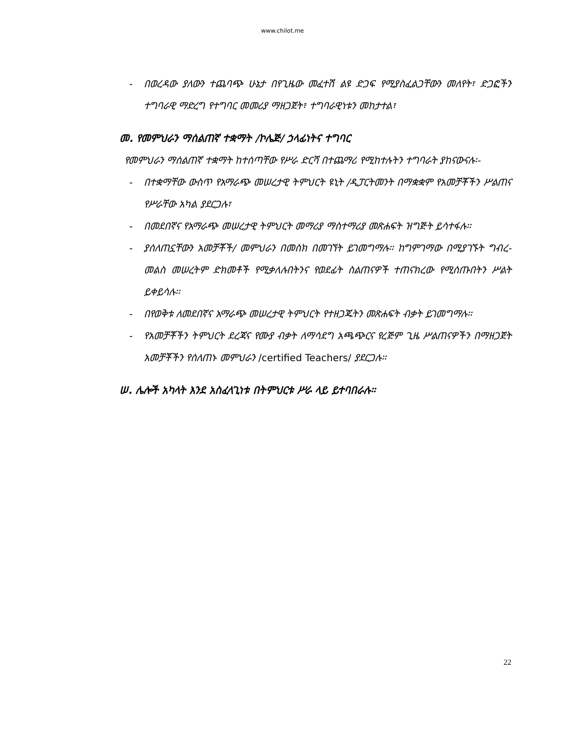www.chilot.me
- በወረዳው ያለውን ተጨባጭ ሁኔታ በየጊዜው መፈተሽ ልዩ ድጋፍ የሚያስፈልጋቸውን መለየት፣ ድጋፎችን ተግባራዊ ማድረግ የተግባር መመሪያ ማዘጋጀት፣ ተግባራዊነቱን መከታተል፣
መ. የመምህራን ማሰልጠኛ ተቋማት /ኮሌጅ/ ኃላፊነትና ተግባር
የመምህራን ማሰልጠኛ ተቋማት ከተሰጣቸው የሥራ ድርሻ በተጨማሪ የሚከተሉትን ተግባራት ያከናውናሉ፡-
- በተቋማቸው ውስጥ የአማራጭ መሠረታዊ ትምህርት ዩኒት /ዲፓርትመንት በማቋቋም የአመቻቾችን ሥልጠና የሥራቸው አካል ያደርጋሉ፣
- በመደበኛና የአማራጭ መሠረታዊ ትምህርት መማሪያ ማስተማሪያ መጽሐፍት ዝግጅት ይሳተፋሉ፡፡
- ያሰለጠኗቸውን አመቻቾች/ መምህራን በመስክ በመገኘት ይገመግማሉ። ከግምገማው በሚያገኙት ግብረ-መልስ መሠረትም ድክመቶች የሚቃለሉበትንና የወደፊት ስልጠናዎች ተጠናክረው የሚሰጡበትን ሥልት ይቀይሳሉ፡፡
- በየወቅቱ ለመደበኛና አማራጭ መሠረታዊ ትምህርት የተዘጋጁትን መጽሐፍት ብቃት ይገመግማሉ፡፡
- የአመቻቾችን ትምህርት ደረጃና የሙያ ብቃት ለማሳደግ አጫጭርና የረጅም ጊዜ ሥልጠናዎችን በማዘጋጀት አመቻቾችን የሰለጠኑ መምህራን /certified Teachers/ ያደርጋሉ፡፡
ሠ. ሌሎች አካላት እንደ አስፈላጊነቱ በትምህርቱ ሥራ ላይ ይተባበራሉ።
22